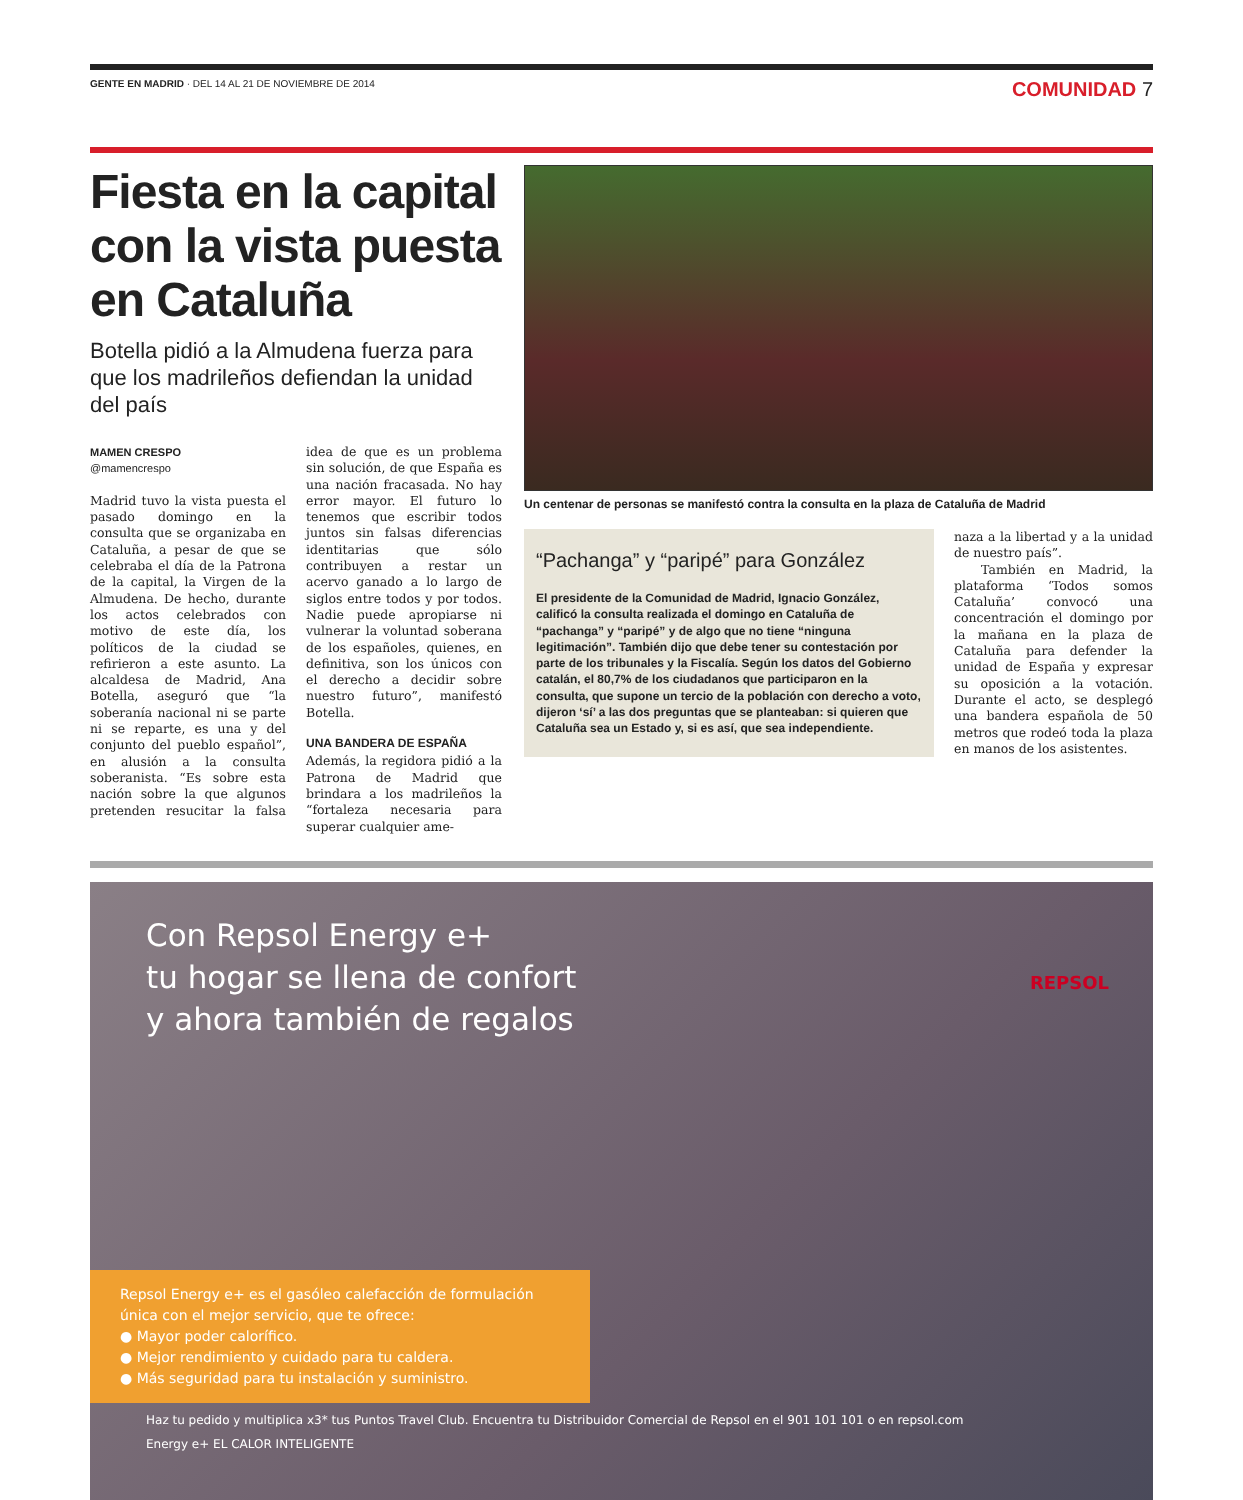GENTE EN MADRID · DEL 14 AL 21 DE NOVIEMBRE DE 2014
COMUNIDAD 7
Fiesta en la capital con la vista puesta en Cataluña
Botella pidió a la Almudena fuerza para que los madrileños defiendan la unidad del país
MAMEN CRESPO
@mamencrespo
Madrid tuvo la vista puesta el pasado domingo en la consulta que se organizaba en Cataluña, a pesar de que se celebraba el día de la Patrona de la capital, la Virgen de la Almudena. De hecho, durante los actos celebrados con motivo de este día, los políticos de la ciudad se refirieron a este asunto. La alcaldesa de Madrid, Ana Botella, aseguró que “la soberanía nacional ni se parte ni se reparte, es una y del conjunto del pueblo español”, en alusión a la consulta soberanista. “Es sobre esta nación sobre la que algunos pretenden resucitar la falsa idea de que es un problema sin solución, de que España es una nación fracasada. No hay error mayor. El futuro lo tenemos que escribir todos juntos sin falsas diferencias identitarias que sólo contribuyen a restar un acervo ganado a lo largo de siglos entre todos y por todos. Nadie puede apropiarse ni vulnerar la voluntad soberana de los españoles, quienes, en definitiva, son los únicos con el derecho a decidir sobre nuestro futuro”, manifestó Botella.
UNA BANDERA DE ESPAÑA
Además, la regidora pidió a la Patrona de Madrid que brindara a los madrileños la “fortaleza necesaria para superar cualquier ame-
Un centenar de personas se manifestó contra la consulta en la plaza de Cataluña de Madrid
“Pachanga” y “paripé” para González
El presidente de la Comunidad de Madrid, Ignacio González, calificó la consulta realizada el domingo en Cataluña de “pachanga” y “paripé” y de algo que no tiene “ninguna legitimación”. También dijo que debe tener su contestación por parte de los tribunales y la Fiscalía. Según los datos del Gobierno catalán, el 80,7% de los ciudadanos que participaron en la consulta, que supone un tercio de la población con derecho a voto, dijeron ‘sí’ a las dos preguntas que se planteaban: si quieren que Cataluña sea un Estado y, si es así, que sea independiente.
naza a la libertad y a la unidad de nuestro país”.
También en Madrid, la plataforma ‘Todos somos Cataluña’ convocó una concentración el domingo por la mañana en la plaza de Cataluña para defender la unidad de España y expresar su oposición a la votación. Durante el acto, se desplegó una bandera española de 50 metros que rodeó toda la plaza en manos de los asistentes.
Con Repsol Energy e+
tu hogar se llena de confort
y ahora también de regalos
REPSOL
Repsol Energy e+ es el gasóleo calefacción de formulación única con el mejor servicio, que te ofrece:
● Mayor poder calorífico.
● Mejor rendimiento y cuidado para tu caldera.
● Más seguridad para tu instalación y suministro.
Haz tu pedido y multiplica x3* tus Puntos Travel Club. Encuentra tu Distribuidor Comercial de Repsol en el 901 101 101 o en repsol.com
Energy e+ EL CALOR INTELIGENTE